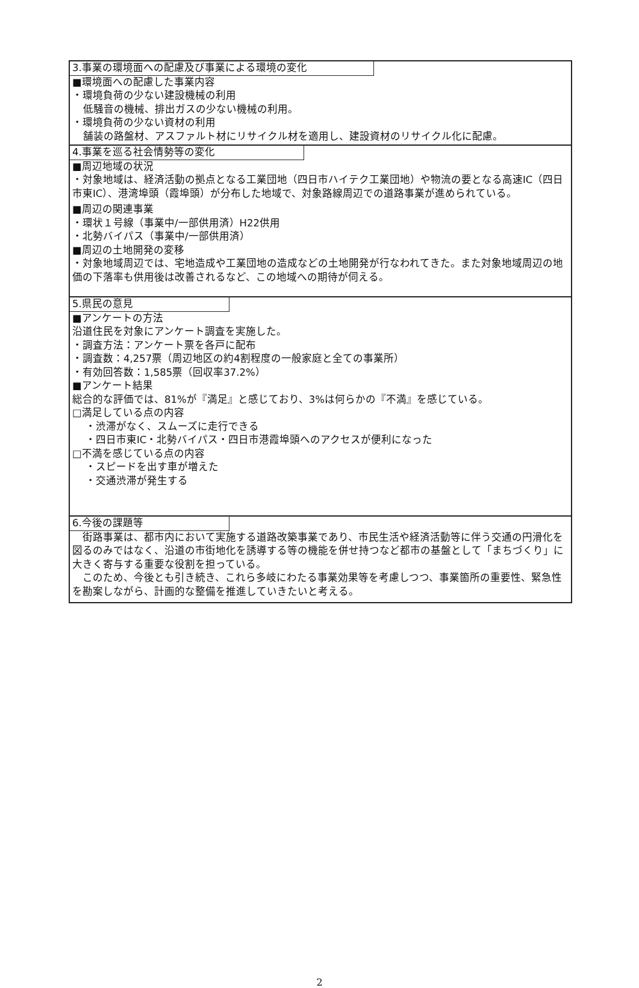3.事業の環境面への配慮及び事業による環境の変化
■環境面への配慮した事業内容
・環境負荷の少ない建設機械の利用
低騒音の機械、排出ガスの少ない機械の利用。
・環境負荷の少ない資材の利用
舗装の路盤材、アスファルト材にリサイクル材を適用し、建設資材のリサイクル化に配慮。
4.事業を巡る社会情勢等の変化
■周辺地域の状況
・対象地域は、経済活動の拠点となる工業団地（四日市ハイテク工業団地）や物流の要となる高速IC（四日市東IC）、港湾埠頭（霞埠頭）が分布した地域で、対象路線周辺での道路事業が進められている。
■周辺の関連事業
・環状１号線（事業中/一部供用済）H22供用
・北勢バイパス（事業中/一部供用済）
■周辺の土地開発の変移
・対象地域周辺では、宅地造成や工業団地の造成などの土地開発が行なわれてきた。また対象地域周辺の地価の下落率も供用後は改善されるなど、この地域への期待が伺える。
5.県民の意見
■アンケートの方法
沿道住民を対象にアンケート調査を実施した。
・調査方法：アンケート票を各戸に配布
・調査数：4,257票（周辺地区の約4割程度の一般家庭と全ての事業所）
・有効回答数：1,585票（回収率37.2%）
■アンケート結果
総合的な評価では、81%が『満足』と感じており、3%は何らかの『不満』を感じている。
□満足している点の内容
・渋滞がなく、スムーズに走行できる
・四日市東IC・北勢バイパス・四日市港霞埠頭へのアクセスが便利になった
□不満を感じている点の内容
・スピードを出す車が増えた
・交通渋滞が発生する
6.今後の課題等
　街路事業は、都市内において実施する道路改築事業であり、市民生活や経済活動等に伴う交通の円滑化を図るのみではなく、沿道の市街地化を誘導する等の機能を併せ持つなど都市の基盤として「まちづくり」に大きく寄与する重要な役割を担っている。
　このため、今後とも引き続き、これら多岐にわたる事業効果等を考慮しつつ、事業箇所の重要性、緊急性を勘案しながら、計画的な整備を推進していきたいと考える。
2